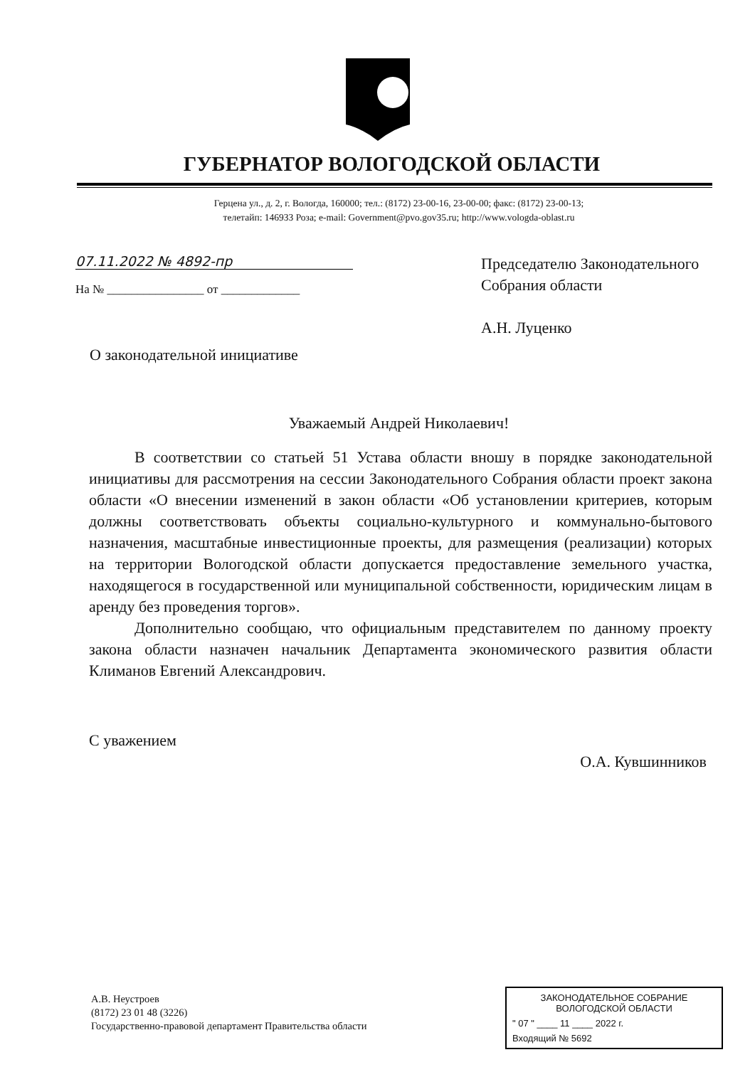ГУБЕРНАТОР ВОЛОГОДСКОЙ ОБЛАСТИ
Герцена ул., д. 2, г. Вологда, 160000; тел.: (8172) 23-00-16, 23-00-00; факс: (8172) 23-00-13;
телетайп: 146933 Роза; e-mail: Government@pvo.gov35.ru; http://www.vologda-oblast.ru
07.11.2022 № 4892-пр
На № ________________ от _____________
Председателю Законодательного
Собрания области
А.Н. Луценко
О законодательной инициативе
Уважаемый Андрей Николаевич!
В соответствии со статьей 51 Устава области вношу в порядке законодательной инициативы для рассмотрения на сессии Законодательного Собрания области проект закона области «О внесении изменений в закон области «Об установлении критериев, которым должны соответствовать объекты социально-культурного и коммунально-бытового назначения, масштабные инвестиционные проекты, для размещения (реализации) которых на территории Вологодской области допускается предоставление земельного участка, находящегося в государственной или муниципальной собственности, юридическим лицам в аренду без проведения торгов».
Дополнительно сообщаю, что официальным представителем по данному проекту закона области назначен начальник Департамента экономического развития области Климанов Евгений Александрович.
С уважением О.А. Кувшинников
А.В. Неустроев
(8172) 23 01 48 (3226)
Государственно-правовой департамент Правительства области
ЗАКОНОДАТЕЛЬНОЕ СОБРАНИЕ
ВОЛОГОДСКОЙ ОБЛАСТИ
" 07 " ____ 11 ____ 2022 г.
Входящий № 5692